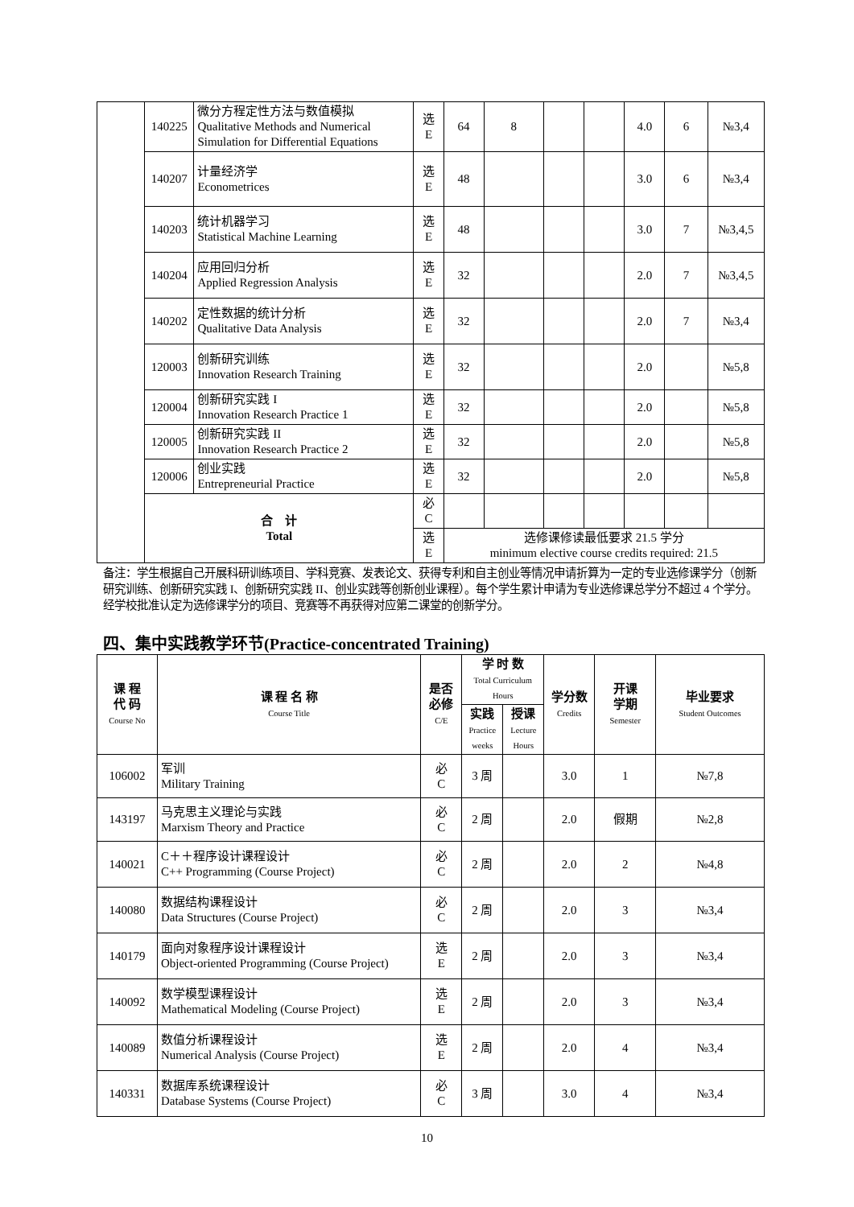| | 140225 | 微分方程定性方法与数值模拟 Qualitative Methods and Numerical Simulation for Differential Equations | 选 E | 64 | 8 | | | 4.0 | 6 | №3,4 |
| | 140207 | 计量经济学 Econometrices | 选 E | 48 | | | | 3.0 | 6 | №3,4 |
| | 140203 | 统计机器学习 Statistical Machine Learning | 选 E | 48 | | | | 3.0 | 7 | №3,4,5 |
| | 140204 | 应用回归分析 Applied Regression Analysis | 选 E | 32 | | | | 2.0 | 7 | №3,4,5 |
| | 140202 | 定性数据的统计分析 Qualitative Data Analysis | 选 E | 32 | | | | 2.0 | 7 | №3,4 |
| | 120003 | 创新研究训练 Innovation Research Training | 选 E | 32 | | | | 2.0 | | №5,8 |
| | 120004 | 创新研究实践 I Innovation Research Practice 1 | 选 E | 32 | | | | 2.0 | | №5,8 |
| | 120005 | 创新研究实践 II Innovation Research Practice 2 | 选 E | 32 | | | | 2.0 | | №5,8 |
| | 120006 | 创业实践 Entrepreneurial Practice | 选 E | 32 | | | | 2.0 | | №5,8 |
| | 合 计 Total | | 必 C | | | | | | | |
| | | | 选 E | 选修课修读最低要求 21.5 学分 minimum elective course credits required: 21.5 | | | | | | |
备注：学生根据自己开展科研训练项目、学科竞赛、发表论文、获得专利和自主创业等情况申请折算为一定的专业选修课学分（创新研究训练、创新研究实践 I、创新研究实践 II、创业实践等创新创业课程）。每个学生累计申请为专业选修课总学分不超过 4 个学分。经学校批准认定为选修课学分的项目、竞赛等不再获得对应第二课堂的创新学分。
四、集中实践教学环节(Practice-concentrated Training)
| 课 程 代 码 Course No | 课 程 名 称 Course Title | 是否 必修 C/E | 学 时 数 Total Curriculum Hours | | 学分数 Credits | 开课 学期 Semester | 毕业要求 Student Outcomes |
| --- | --- | --- | --- | --- | --- | --- | --- |
| | | | 实践 Practice weeks | 授课 Lecture Hours | | | |
| 106002 | 军训 Military Training | 必 C | 3 周 | | 3.0 | 1 | №7,8 |
| 143197 | 马克思主义理论与实践 Marxism Theory and Practice | 必 C | 2 周 | | 2.0 | 假期 | №2,8 |
| 140021 | C＋＋程序设计课程设计 C++ Programming (Course Project) | 必 C | 2 周 | | 2.0 | 2 | №4,8 |
| 140080 | 数据结构课程设计 Data Structures (Course Project) | 必 C | 2 周 | | 2.0 | 3 | №3,4 |
| 140179 | 面向对象程序设计课程设计 Object-oriented Programming (Course Project) | 选 E | 2 周 | | 2.0 | 3 | №3,4 |
| 140092 | 数学模型课程设计 Mathematical Modeling (Course Project) | 选 E | 2 周 | | 2.0 | 3 | №3,4 |
| 140089 | 数值分析课程设计 Numerical Analysis (Course Project) | 选 E | 2 周 | | 2.0 | 4 | №3,4 |
| 140331 | 数据库系统课程设计 Database Systems (Course Project) | 必 C | 3 周 | | 3.0 | 4 | №3,4 |
10